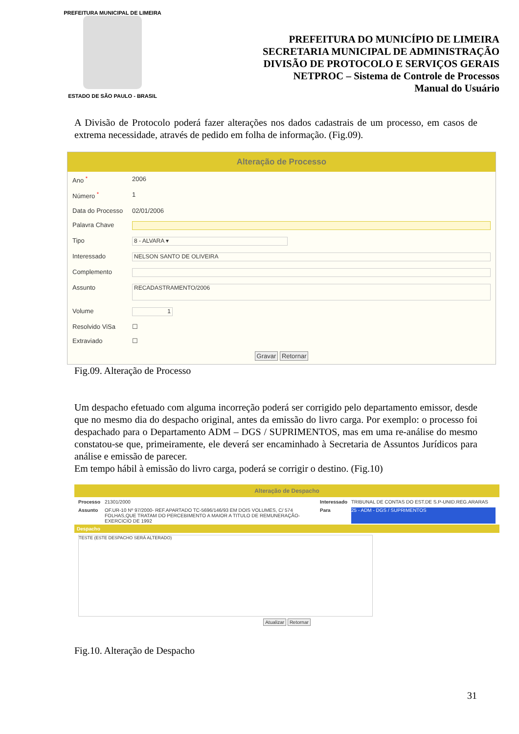PREFEITURA MUNICIPAL DE LIMEIRA
ESTADO DE SÃO PAULO - BRASIL
PREFEITURA DO MUNICÍPIO DE LIMEIRA
SECRETARIA MUNICIPAL DE ADMINISTRAÇÃO
DIVISÃO DE PROTOCOLO E SERVIÇOS GERAIS
NETPROC – Sistema de Controle de Processos
Manual do Usuário
A Divisão de Protocolo poderá fazer alterações nos dados cadastrais de um processo, em casos de extrema necessidade, através de pedido em folha de informação. (Fig.09).
Alteração de Processo
Ano <sup>*</sup> 2006
Número <sup>*</sup> 1
Data do Processo 02/01/2006
Palavra Chave
Tipo 8 - ALVARA ▾
Interessado NELSON SANTO DE OLIVEIRA
Complemento
Assunto RECADASTRAMENTO/2006
Volume 1
Resolvido ViSa ☐
Extraviado ☐
Gravar Retornar
Fig.09. Alteração de Processo
Um despacho efetuado com alguma incorreção poderá ser corrigido pelo departamento emissor, desde que no mesmo dia do despacho original, antes da emissão do livro carga. Por exemplo: o processo foi despachado para o Departamento ADM – DGS / SUPRIMENTOS, mas em uma re-análise do mesmo constatou-se que, primeiramente, ele deverá ser encaminhado à Secretaria de Assuntos Jurídicos para análise e emissão de parecer.
Em tempo hábil à emissão do livro carga, poderá se corrigir o destino. (Fig.10)
Alteração de Despacho
Processo 21301/2000 Interessado TRIBUNAL DE CONTAS DO EST.DE S.P-UNID.REG.ARARAS
Assunto OF.UR-10 Nº 97/2000- REF.APARTADO TC-5696/146/93 EM DOIS VOLUMES, C/ 574 FOLHAS,QUE TRATAM DO PERCEBIMENTO A MAIOR A TITULO DE REMUNERAÇÃO-EXERCICIO DE 1992 Para 25 - ADM - DGS / SUPRIMENTOS
Despacho
TESTE (ESTE DESPACHO SERÁ ALTERADO)
Atualizar Retornar
Fig.10. Alteração de Despacho
31